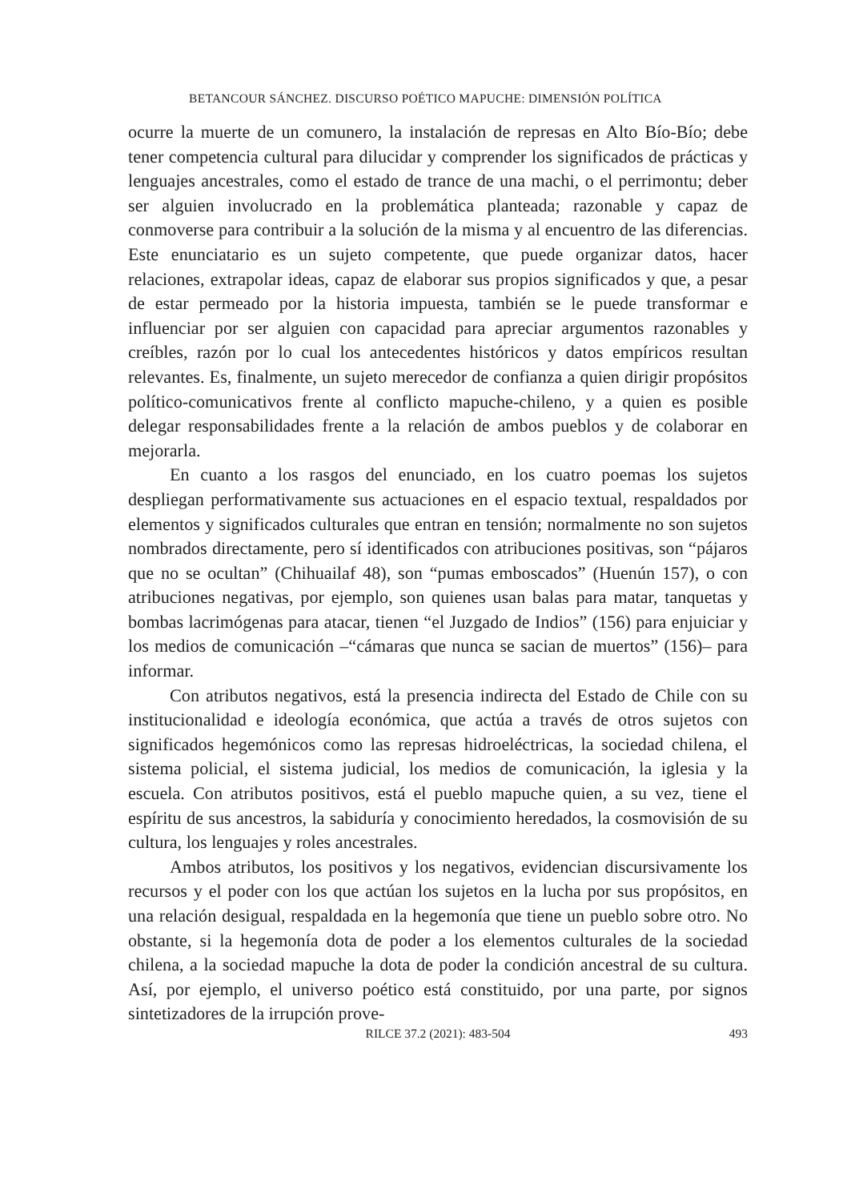BETANCOUR SÁNCHEZ. DISCURSO POÉTICO MAPUCHE: DIMENSIÓN POLÍTICA
ocurre la muerte de un comunero, la instalación de represas en Alto Bío-Bío; debe tener competencia cultural para dilucidar y comprender los significados de prácticas y lenguajes ancestrales, como el estado de trance de una machi, o el perrimontu; deber ser alguien involucrado en la problemática planteada; razonable y capaz de conmoverse para contribuir a la solución de la misma y al encuentro de las diferencias. Este enunciatario es un sujeto competente, que puede organizar datos, hacer relaciones, extrapolar ideas, capaz de elaborar sus propios significados y que, a pesar de estar permeado por la historia impuesta, también se le puede transformar e influenciar por ser alguien con capacidad para apreciar argumentos razonables y creíbles, razón por lo cual los antecedentes históricos y datos empíricos resultan relevantes. Es, finalmente, un sujeto merecedor de confianza a quien dirigir propósitos político-comunicativos frente al conflicto mapuche-chileno, y a quien es posible delegar responsabilidades frente a la relación de ambos pueblos y de colaborar en mejorarla.
En cuanto a los rasgos del enunciado, en los cuatro poemas los sujetos despliegan performativamente sus actuaciones en el espacio textual, respaldados por elementos y significados culturales que entran en tensión; normalmente no son sujetos nombrados directamente, pero sí identificados con atribuciones positivas, son “pájaros que no se ocultan” (Chihuailaf 48), son “pumas emboscados” (Huenún 157), o con atribuciones negativas, por ejemplo, son quienes usan balas para matar, tanquetas y bombas lacrimógenas para atacar, tienen “el Juzgado de Indios” (156) para enjuiciar y los medios de comunicación –“cámaras que nunca se sacian de muertos” (156)– para informar.
Con atributos negativos, está la presencia indirecta del Estado de Chile con su institucionalidad e ideología económica, que actúa a través de otros sujetos con significados hegemónicos como las represas hidroeléctricas, la sociedad chilena, el sistema policial, el sistema judicial, los medios de comunicación, la iglesia y la escuela. Con atributos positivos, está el pueblo mapuche quien, a su vez, tiene el espíritu de sus ancestros, la sabiduría y conocimiento heredados, la cosmovisión de su cultura, los lenguajes y roles ancestrales.
Ambos atributos, los positivos y los negativos, evidencian discursivamente los recursos y el poder con los que actúan los sujetos en la lucha por sus propósitos, en una relación desigual, respaldada en la hegemonía que tiene un pueblo sobre otro. No obstante, si la hegemonía dota de poder a los elementos culturales de la sociedad chilena, a la sociedad mapuche la dota de poder la condición ancestral de su cultura. Así, por ejemplo, el universo poético está constituido, por una parte, por signos sintetizadores de la irrupción prove-
RILCE 37.2 (2021): 483-504
493